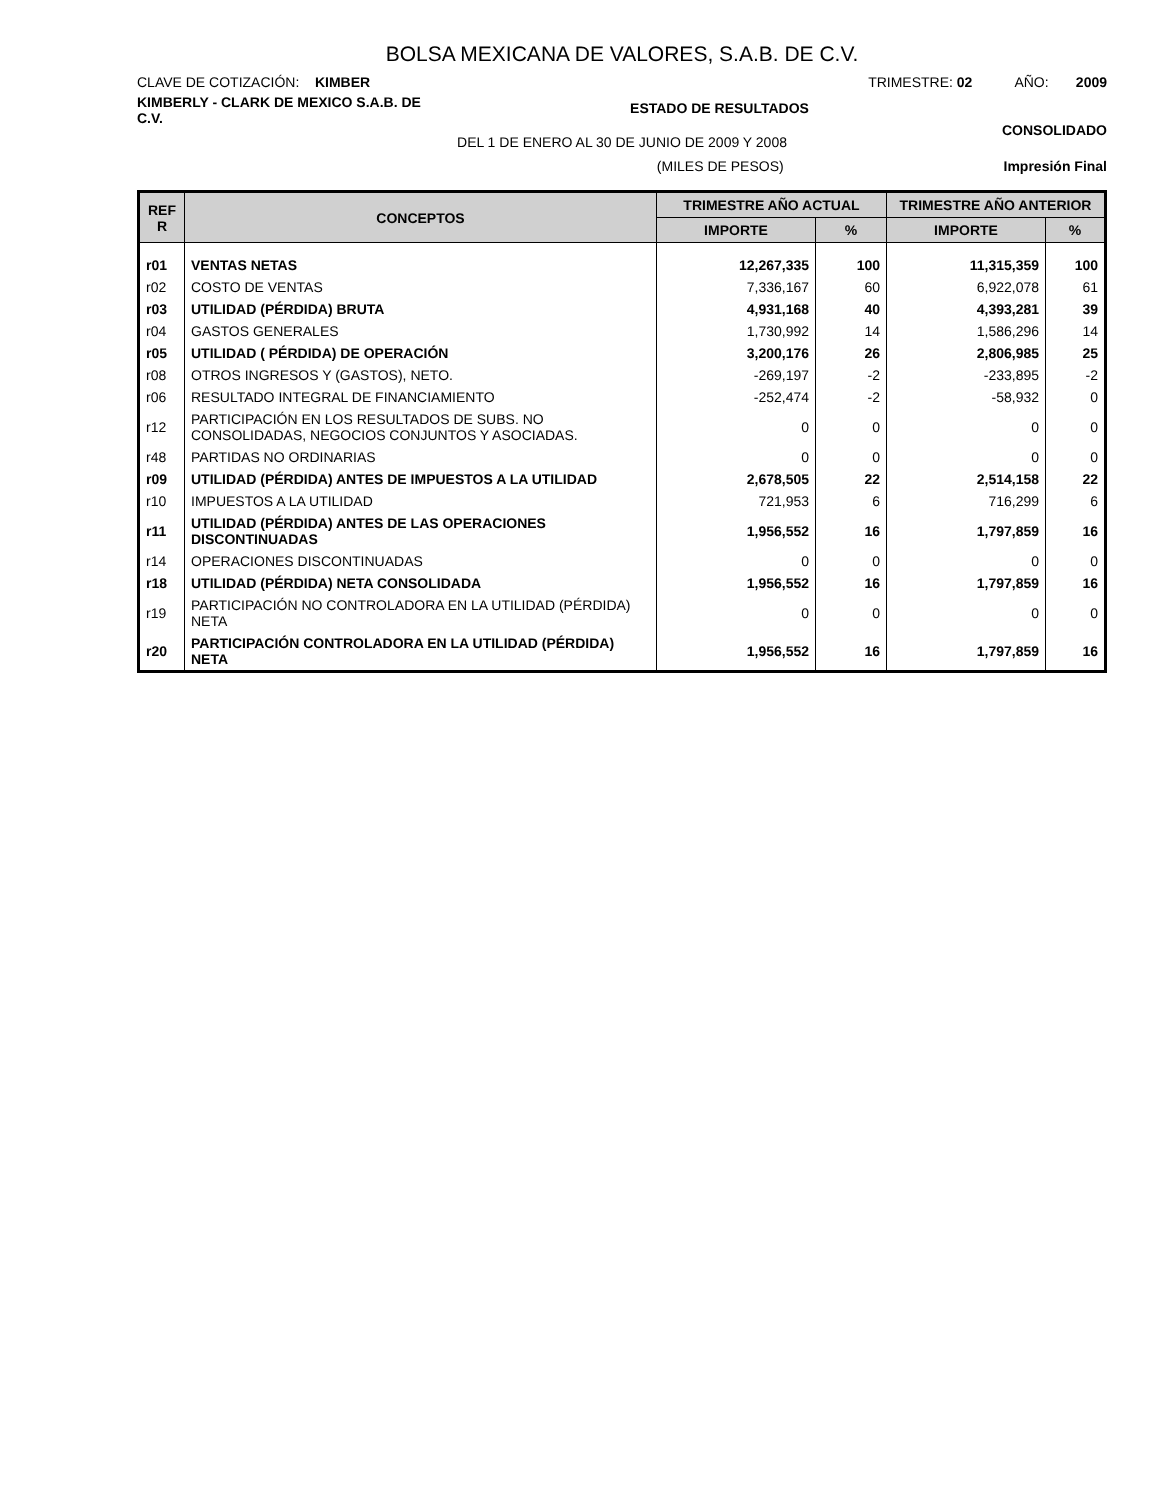BOLSA MEXICANA DE VALORES, S.A.B. DE C.V.
CLAVE DE COTIZACIÓN: KIMBER TRIMESTRE: 02 AÑO: 2009
KIMBERLY - CLARK DE MEXICO S.A.B. DE C.V.
ESTADO DE RESULTADOS
CONSOLIDADO
DEL 1 DE ENERO AL 30 DE JUNIO DE 2009 Y 2008
(MILES DE PESOS) Impresión Final
| REF R | CONCEPTOS | TRIMESTRE AÑO ACTUAL | | TRIMESTRE AÑO ANTERIOR | |
| --- | --- | --- | --- | --- | --- |
| | | IMPORTE | % | IMPORTE | % |
| r01 | VENTAS NETAS | 12,267,335 | 100 | 11,315,359 | 100 |
| r02 | COSTO DE VENTAS | 7,336,167 | 60 | 6,922,078 | 61 |
| r03 | UTILIDAD (PÉRDIDA) BRUTA | 4,931,168 | 40 | 4,393,281 | 39 |
| r04 | GASTOS GENERALES | 1,730,992 | 14 | 1,586,296 | 14 |
| r05 | UTILIDAD ( PÉRDIDA) DE OPERACIÓN | 3,200,176 | 26 | 2,806,985 | 25 |
| r08 | OTROS INGRESOS Y (GASTOS), NETO. | -269,197 | -2 | -233,895 | -2 |
| r06 | RESULTADO INTEGRAL DE FINANCIAMIENTO | -252,474 | -2 | -58,932 | 0 |
| r12 | PARTICIPACIÓN EN LOS RESULTADOS DE SUBS. NO CONSOLIDADAS, NEGOCIOS CONJUNTOS Y ASOCIADAS. | 0 | 0 | 0 | 0 |
| r48 | PARTIDAS NO ORDINARIAS | 0 | 0 | 0 | 0 |
| r09 | UTILIDAD (PÉRDIDA) ANTES DE IMPUESTOS A LA UTILIDAD | 2,678,505 | 22 | 2,514,158 | 22 |
| r10 | IMPUESTOS A LA UTILIDAD | 721,953 | 6 | 716,299 | 6 |
| r11 | UTILIDAD (PÉRDIDA) ANTES DE LAS OPERACIONES DISCONTINUADAS | 1,956,552 | 16 | 1,797,859 | 16 |
| r14 | OPERACIONES DISCONTINUADAS | 0 | 0 | 0 | 0 |
| r18 | UTILIDAD (PÉRDIDA) NETA CONSOLIDADA | 1,956,552 | 16 | 1,797,859 | 16 |
| r19 | PARTICIPACIÓN NO CONTROLADORA EN LA UTILIDAD (PÉRDIDA) NETA | 0 | 0 | 0 | 0 |
| r20 | PARTICIPACIÓN CONTROLADORA EN LA UTILIDAD (PÉRDIDA) NETA | 1,956,552 | 16 | 1,797,859 | 16 |